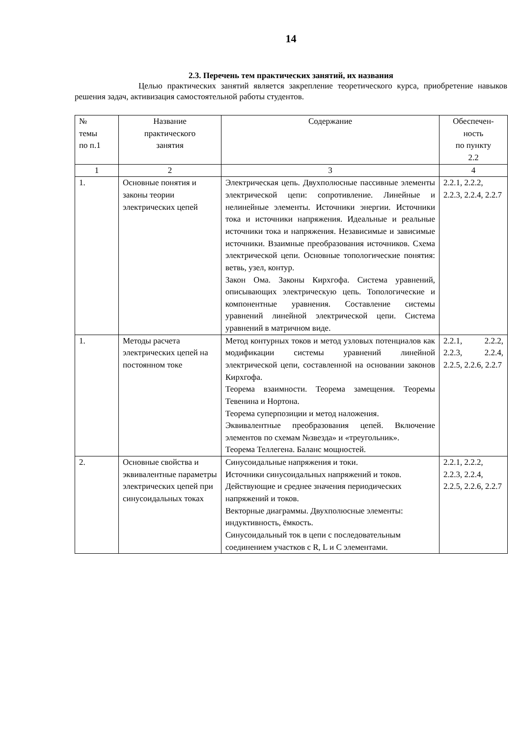14
2.3. Перечень тем практических занятий, их названия
Целью практических занятий является закрепление теоретического курса, приобретение навыков решения задач, активизация самостоятельной работы студентов.
| № темы по п.1 | Название практического занятия | Содержание | Обеспечен- ность по пункту 2.2 |
| --- | --- | --- | --- |
| 1 | 2 | 3 | 4 |
| 1. | Основные понятия и законы теории электрических цепей | Электрическая цепь. Двухполюсные пассивные элементы электрической цепи: сопротивление. Линейные и нелинейные элементы. Источники энергии. Источники тока и источники напряжения. Идеальные и реальные источники тока и напряжения. Независимые и зависимые источники. Взаимные преобразования источников. Схема электрической цепи. Основные топологические понятия: ветвь, узел, контур. Закон Ома. Законы Кирхгофа. Система уравнений, описывающих электрическую цепь. Топологические и компонентные уравнения. Составление системы уравнений линейной электрической цепи. Система уравнений в матричном виде. | 2.2.1, 2.2.2, 2.2.3, 2.2.4, 2.2.7 |
| 1. | Методы расчета электрических цепей на постоянном токе | Метод контурных токов и метод узловых потенциалов как модификации системы уравнений линейной электрической цепи, составленной на основании законов Кирхгофа. Теорема взаимности. Теорема замещения. Теоремы Тевенина и Нортона. Теорема суперпозиции и метод наложения. Эквивалентные преобразования цепей. Включение элементов по схемам №звезда» и «треугольник». Теорема Теллегена. Баланс мощностей. | 2.2.1, 2.2.2, 2.2.3, 2.2.4, 2.2.5, 2.2.6, 2.2.7 |
| 2. | Основные свойства и эквивалентные параметры электрических цепей при синусоидальных токах | Синусоидальные напряжения и токи. Источники синусоидальных напряжений и токов. Действующие и среднее значения периодических напряжений и токов. Векторные диаграммы. Двухполюсные элементы: индуктивность, ёмкость. Синусоидальный ток в цепи с последовательным соединением участков с R, L и C элементами. | 2.2.1, 2.2.2, 2.2.3, 2.2.4, 2.2.5, 2.2.6, 2.2.7 |